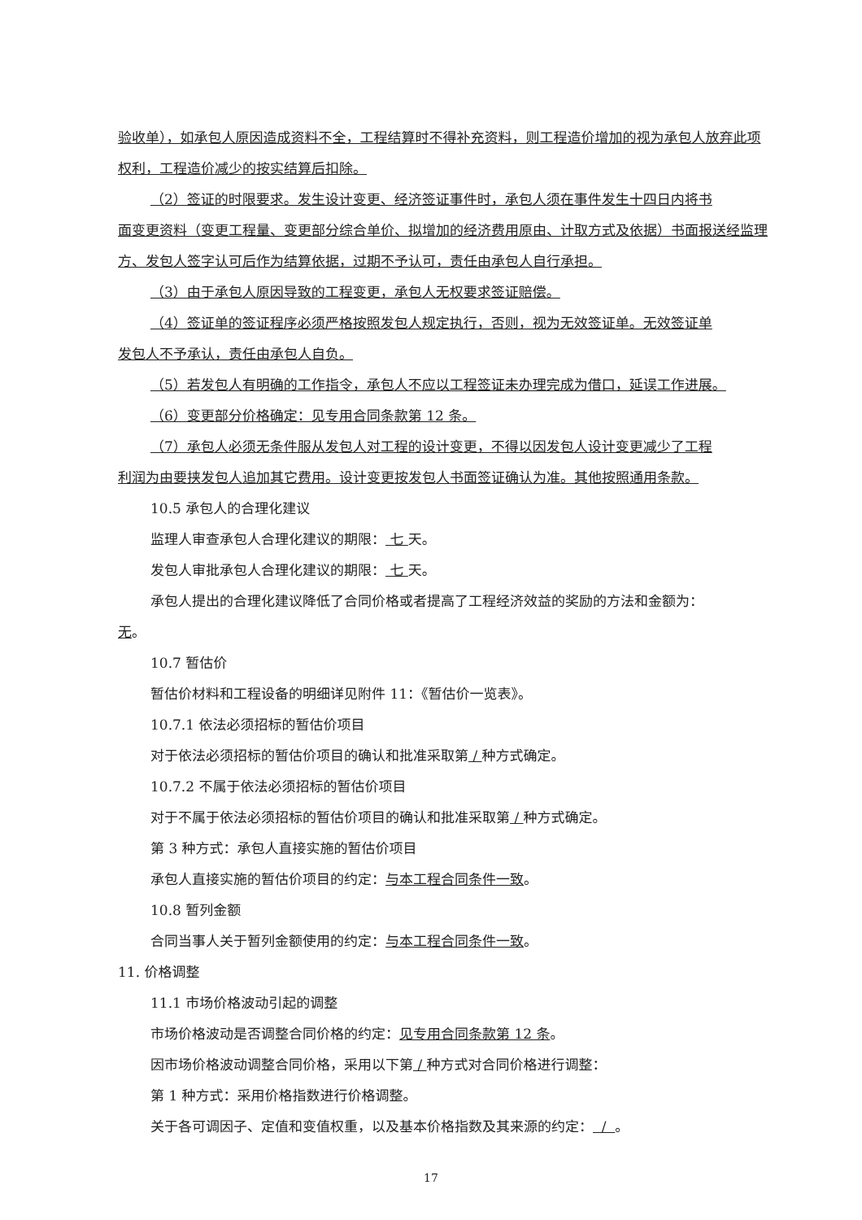验收单），如承包人原因造成资料不全，工程结算时不得补充资料，则工程造价增加的视为承包人放弃此项权利，工程造价减少的按实结算后扣除。
（2）签证的时限要求。发生设计变更、经济签证事件时，承包人须在事件发生十四日内将书
面变更资料（变更工程量、变更部分综合单价、拟增加的经济费用原由、计取方式及依据）书面报送经监理方、发包人签字认可后作为结算依据，过期不予认可，责任由承包人自行承担。
（3）由于承包人原因导致的工程变更，承包人无权要求签证赔偿。
（4）签证单的签证程序必须严格按照发包人规定执行，否则，视为无效签证单。无效签证单
发包人不予承认，责任由承包人自负。
（5）若发包人有明确的工作指令，承包人不应以工程签证未办理完成为借口，延误工作进展。
（6）变更部分价格确定：见专用合同条款第 12 条。
（7）承包人必须无条件服从发包人对工程的设计变更，不得以因发包人设计变更减少了工程
利润为由要挟发包人追加其它费用。设计变更按发包人书面签证确认为准。其他按照通用条款。
10.5 承包人的合理化建议
监理人审查承包人合理化建议的期限： 七 天。
发包人审批承包人合理化建议的期限： 七 天。
承包人提出的合理化建议降低了合同价格或者提高了工程经济效益的奖励的方法和金额为：
无。
10.7 暂估价
暂估价材料和工程设备的明细详见附件 11：《暂估价一览表》。
10.7.1 依法必须招标的暂估价项目
对于依法必须招标的暂估价项目的确认和批准采取第 / 种方式确定。
10.7.2 不属于依法必须招标的暂估价项目
对于不属于依法必须招标的暂估价项目的确认和批准采取第 / 种方式确定。
第 3 种方式：承包人直接实施的暂估价项目
承包人直接实施的暂估价项目的约定：与本工程合同条件一致。
10.8 暂列金额
合同当事人关于暂列金额使用的约定：与本工程合同条件一致。
11. 价格调整
11.1 市场价格波动引起的调整
市场价格波动是否调整合同价格的约定：见专用合同条款第 12 条。
因市场价格波动调整合同价格，采用以下第 / 种方式对合同价格进行调整：
第 1 种方式：采用价格指数进行价格调整。
关于各可调因子、定值和变值权重，以及基本价格指数及其来源的约定： / 。
17